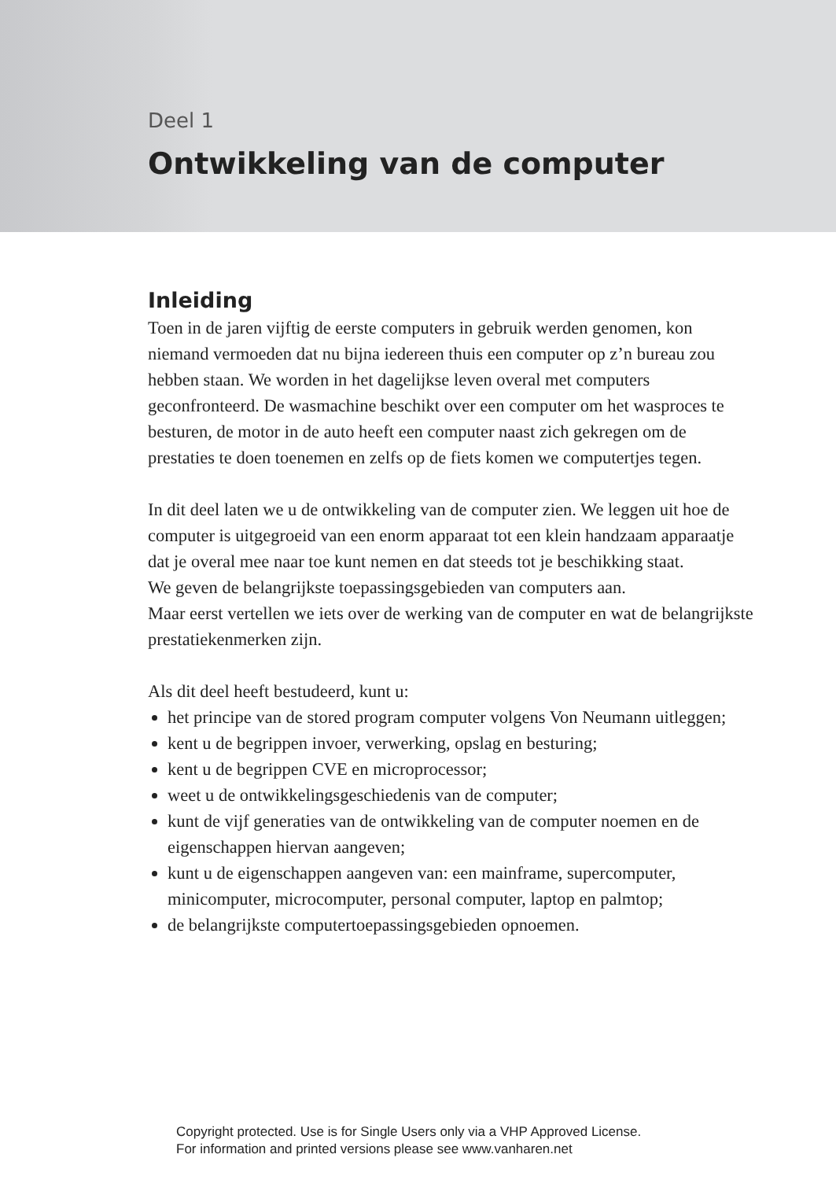Deel 1
Ontwikkeling van de computer
Inleiding
Toen in de jaren vijftig de eerste computers in gebruik werden genomen, kon niemand vermoeden dat nu bijna iedereen thuis een computer op z’n bureau zou hebben staan. We worden in het dagelijkse leven overal met computers geconfronteerd. De wasmachine beschikt over een computer om het wasproces te besturen, de motor in de auto heeft een computer naast zich gekregen om de prestaties te doen toenemen en zelfs op de fiets komen we computertjes tegen.
In dit deel laten we u de ontwikkeling van de computer zien. We leggen uit hoe de computer is uitgegroeid van een enorm apparaat tot een klein handzaam apparaatje dat je overal mee naar toe kunt nemen en dat steeds tot je beschikking staat.
We geven de belangrijkste toepassingsgebieden van computers aan.
Maar eerst vertellen we iets over de werking van de computer en wat de belangrijkste prestatiekenmerken zijn.
Als dit deel heeft bestudeerd, kunt u:
het principe van de stored program computer volgens Von Neumann uitleggen;
kent u de begrippen invoer, verwerking, opslag en besturing;
kent u de begrippen CVE en microprocessor;
weet u de ontwikkelingsgeschiedenis van de computer;
kunt de vijf generaties van de ontwikkeling van de computer noemen en de eigenschappen hiervan aangeven;
kunt u de eigenschappen aangeven van: een mainframe, supercomputer, minicomputer, microcomputer, personal computer, laptop en palmtop;
de belangrijkste computertoepassingsgebieden opnoemen.
Copyright protected. Use is for Single Users only via a VHP Approved License.
For information and printed versions please see www.vanharen.net